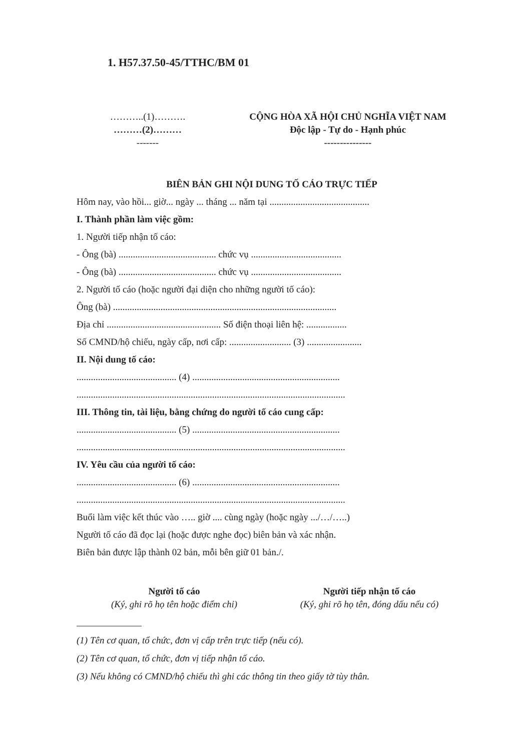1. H57.37.50-45/TTHC/BM 01
………..(1)……….
………(2)………
-------
CỘNG HÒA XÃ HỘI CHỦ NGHĨA VIỆT NAM
Độc lập - Tự do - Hạnh phúc
---------------
BIÊN BẢN GHI NỘI DUNG TỐ CÁO TRỰC TIẾP
Hôm nay, vào hồi... giờ... ngày ... tháng ... năm tại ..........................................
I. Thành phần làm việc gồm:
1. Người tiếp nhận tố cáo:
- Ông (bà) ......................................... chức vụ ......................................
- Ông (bà) ......................................... chức vụ ......................................
2. Người tố cáo (hoặc người đại diện cho những người tố cáo):
Ông (bà) ..............................................................................................
Địa chỉ ................................................ Số điện thoại liên hệ: .................
Số CMND/hộ chiếu, ngày cấp, nơi cấp: .......................... (3) .......................
II. Nội dung tố cáo:
.......................................... (4) ..............................................................
.................................................................................................................
III. Thông tin, tài liệu, bằng chứng do người tố cáo cung cấp:
.......................................... (5) ..............................................................
.................................................................................................................
IV. Yêu cầu của người tố cáo:
.......................................... (6) ..............................................................
.................................................................................................................
Buổi làm việc kết thúc vào ….. giờ .... cùng ngày (hoặc ngày .../…/…..)
Người tố cáo đã đọc lại (hoặc được nghe đọc) biên bản và xác nhận.
Biên bản được lập thành 02 bản, mỗi bên giữ 01 bản./.
Người tố cáo
(Ký, ghi rõ họ tên hoặc điểm chỉ)
Người tiếp nhận tố cáo
(Ký, ghi rõ họ tên, đóng dấu nếu có)
(1) Tên cơ quan, tổ chức, đơn vị cấp trên trực tiếp (nếu có).
(2) Tên cơ quan, tổ chức, đơn vị tiếp nhận tố cáo.
(3) Nếu không có CMND/hộ chiếu thì ghi các thông tin theo giấy tờ tùy thân.